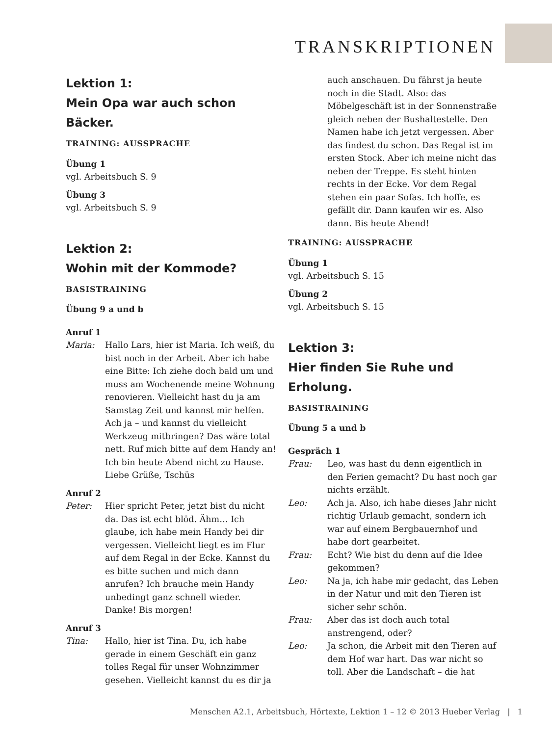TRANSKRIPTIONEN
Lektion 1:
Mein Opa war auch schon Bäcker.
TRAINING: AUSSPRACHE
Übung 1
vgl. Arbeitsbuch S. 9
Übung 3
vgl. Arbeitsbuch S. 9
Lektion 2:
Wohin mit der Kommode?
BASISTRAINING
Übung 9 a und b
Anruf 1
Maria: Hallo Lars, hier ist Maria. Ich weiß, du bist noch in der Arbeit. Aber ich habe eine Bitte: Ich ziehe doch bald um und muss am Wochenende meine Wohnung renovieren. Vielleicht hast du ja am Samstag Zeit und kannst mir helfen.
Ach ja – und kannst du vielleicht Werkzeug mitbringen? Das wäre total nett. Ruf mich bitte auf dem Handy an! Ich bin heute Abend nicht zu Hause. Liebe Grüße, Tschüs
Anruf 2
Peter: Hier spricht Peter, jetzt bist du nicht da. Das ist echt blöd. Ähm… Ich glaube, ich habe mein Handy bei dir vergessen. Vielleicht liegt es im Flur auf dem Regal in der Ecke. Kannst du es bitte suchen und mich dann anrufen? Ich brauche mein Handy unbedingt ganz schnell wieder.
Danke! Bis morgen!
Anruf 3
Tina: Hallo, hier ist Tina. Du, ich habe gerade in einem Geschäft ein ganz tolles Regal für unser Wohnzimmer gesehen. Vielleicht kannst du es dir ja
auch anschauen. Du fährst ja heute noch in die Stadt. Also: das Möbelgeschäft ist in der Sonnenstraße gleich neben der Bushaltestelle. Den Namen habe ich jetzt vergessen. Aber das findest du schon. Das Regal ist im ersten Stock. Aber ich meine nicht das neben der Treppe. Es steht hinten rechts in der Ecke. Vor dem Regal stehen ein paar Sofas. Ich hoffe, es gefällt dir. Dann kaufen wir es. Also dann. Bis heute Abend!
TRAINING: AUSSPRACHE
Übung 1
vgl. Arbeitsbuch S. 15
Übung 2
vgl. Arbeitsbuch S. 15
Lektion 3:
Hier finden Sie Ruhe und Erholung.
BASISTRAINING
Übung 5 a und b
Gespräch 1
Frau: Leo, was hast du denn eigentlich in den Ferien gemacht? Du hast noch gar nichts erzählt.
Leo: Ach ja. Also, ich habe dieses Jahr nicht richtig Urlaub gemacht, sondern ich war auf einem Bergbauernhof und habe dort gearbeitet.
Frau: Echt? Wie bist du denn auf die Idee gekommen?
Leo: Na ja, ich habe mir gedacht, das Leben in der Natur und mit den Tieren ist sicher sehr schön.
Frau: Aber das ist doch auch total anstrengend, oder?
Leo: Ja schon, die Arbeit mit den Tieren auf dem Hof war hart. Das war nicht so toll. Aber die Landschaft – die hat
Menschen A2.1, Arbeitsbuch, Hörtexte, Lektion 1 – 12 © 2013 Hueber Verlag | 1